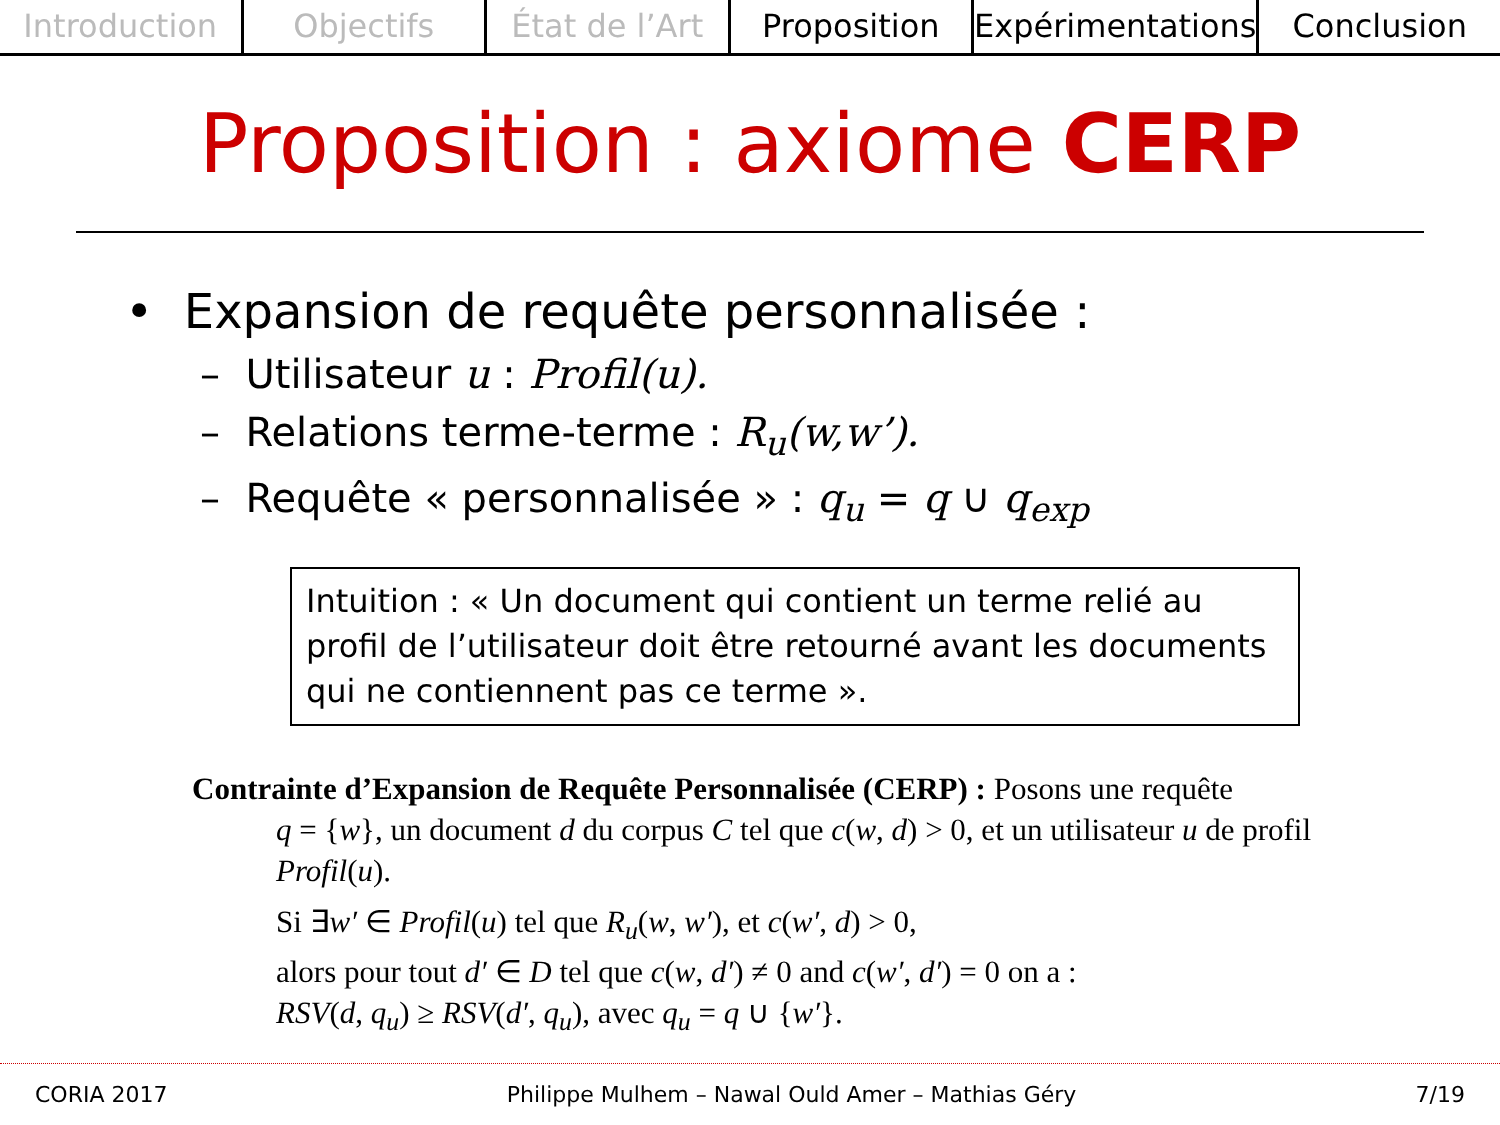Introduction Objectifs État de l’Art Proposition Expérimentations Conclusion
Proposition : axiome CERP
• Expansion de requête personnalisée :
– Utilisateur u : Profil(u).
– Relations terme-terme : R<sub>u</sub>(w,w’).
– Requête « personnalisée » : q<sub>u</sub> = q ∪ q<sub>exp</sub>
Intuition : « Un document qui contient un terme relié au profil de l’utilisateur doit être retourné avant les documents qui ne contiennent pas ce terme ».
Contrainte d’Expansion de Requête Personnalisée (CERP) : Posons une requête
q = {w}, un document d du corpus C tel que c(w, d) > 0, et un utilisateur u de profil Profil(u).
Si ∃w′ ∈ Profil(u) tel que R<sub>u</sub>(w, w′), et c(w′, d) > 0,
alors pour tout d′ ∈ D tel que c(w, d′) ≠ 0 and c(w′, d′) = 0 on a :
RSV(d, q<sub>u</sub>) ≥ RSV(d′, q<sub>u</sub>), avec q<sub>u</sub> = q ∪ {w′}.
CORIA 2017 Philippe Mulhem – Nawal Ould Amer – Mathias Géry 7/19